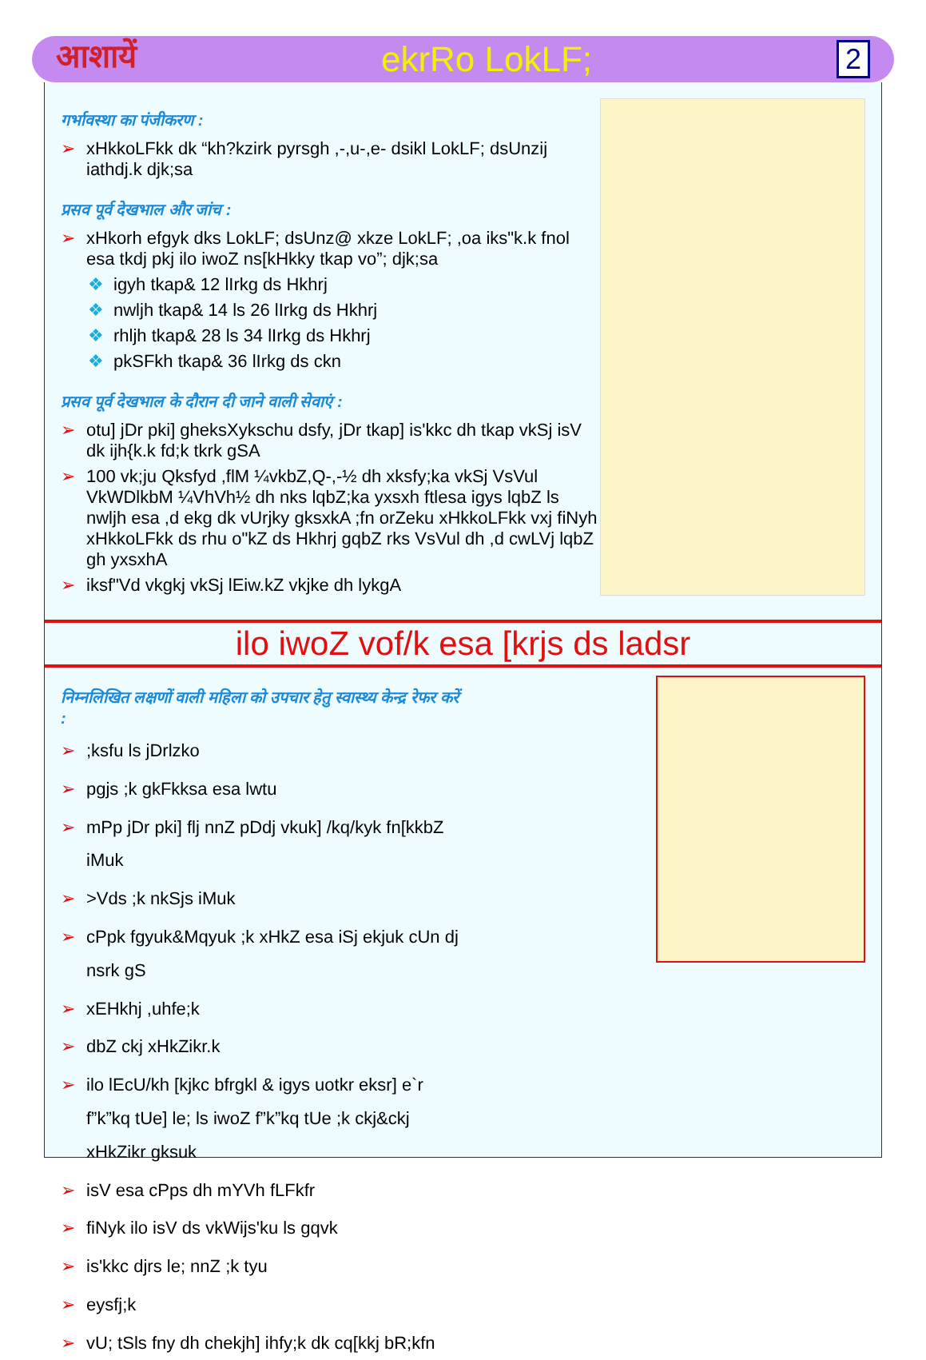आशायें ekrRo LokLF; 2
गर्भावस्था का पंजीकरण :
➢ xHkkoLFkk dk “kh?kzirk pyrsgh ,-,u-,e- dsikl LokLF; dsUnzij iathdj.k djk;sa
प्रसव पूर्व देखभाल और जांच :
➢ xHkorh efgyk dks LokLF; dsUnz@ xkze LokLF; ,oa iks"k.k fnol esa tkdj pkj ilo iwoZ ns[kHkky tkap vo”; djk;sa
❖ igyh tkap& 12 lIrkg ds Hkhrj
❖ nwljh tkap& 14 ls 26 lIrkg ds Hkhrj
❖ rhljh tkap& 28 ls 34 lIrkg ds Hkhrj
❖ pkSFkh tkap& 36 lIrkg ds ckn
प्रसव पूर्व देखभाल के दौरान दी जाने वाली सेवाएं :
➢ otu] jDr pki] gheksXykschu dsfy, jDr tkap] is'kkc dh tkap vkSj isV dk ijh{k.k fd;k tkrk gSA
➢ 100 vk;ju Qksfyd ,flM ¼vkbZ,Q-,-½ dh xksfy;ka vkSj VsVul VkWDlkbM ¼VhVh½ dh nks lqbZ;ka yxsxh ftlesa igys lqbZ ls nwljh esa ,d ekg dk vUrjky gksxkA ;fn orZeku xHkkoLFkk vxj fiNyh xHkkoLFkk ds rhu o"kZ ds Hkhrj gqbZ rks VsVul dh ,d cwLVj lqbZ gh yxsxhA
➢ iksf"Vd vkgkj vkSj lEiw.kZ vkjke dh lykgA
ilo iwoZ vof/k esa [krjs ds ladsr
निम्नलिखित लक्षणों वाली महिला को उपचार हेतु स्वास्थ्य केन्द्र रेफर करें :
➢;ksfu ls jDrlzko
➢ pgjs ;k gkFkksa esa lwtu
➢ mPp jDr pki] flj nnZ pDdj vkuk] /kq/kyk fn[kkbZ iMuk
➢ >Vds ;k nkSjs iMuk
➢ cPpk fgyuk&Mqyuk ;k xHkZ esa iSj ekjuk cUn dj nsrk gS
➢ xEHkhj ,uhfe;k
➢ dbZ ckj xHkZikr.k
➢ ilo lEcU/kh [kjkc bfrgkl & igys uotkr eksr] e`r f”k”kq tUe] le; ls iwoZ f”k”kq tUe ;k ckj&ckj xHkZikr gksuk
➢ isV esa cPps dh mYVh fLFkfr
➢ fiNyk ilo isV ds vkWijs'ku ls gqvk
➢ is'kkc djrs le; nnZ ;k tyu
➢ eysfj;k
➢ vU; tSls fny dh chekjh] ihfy;k dk cq[kkj bR;kfn